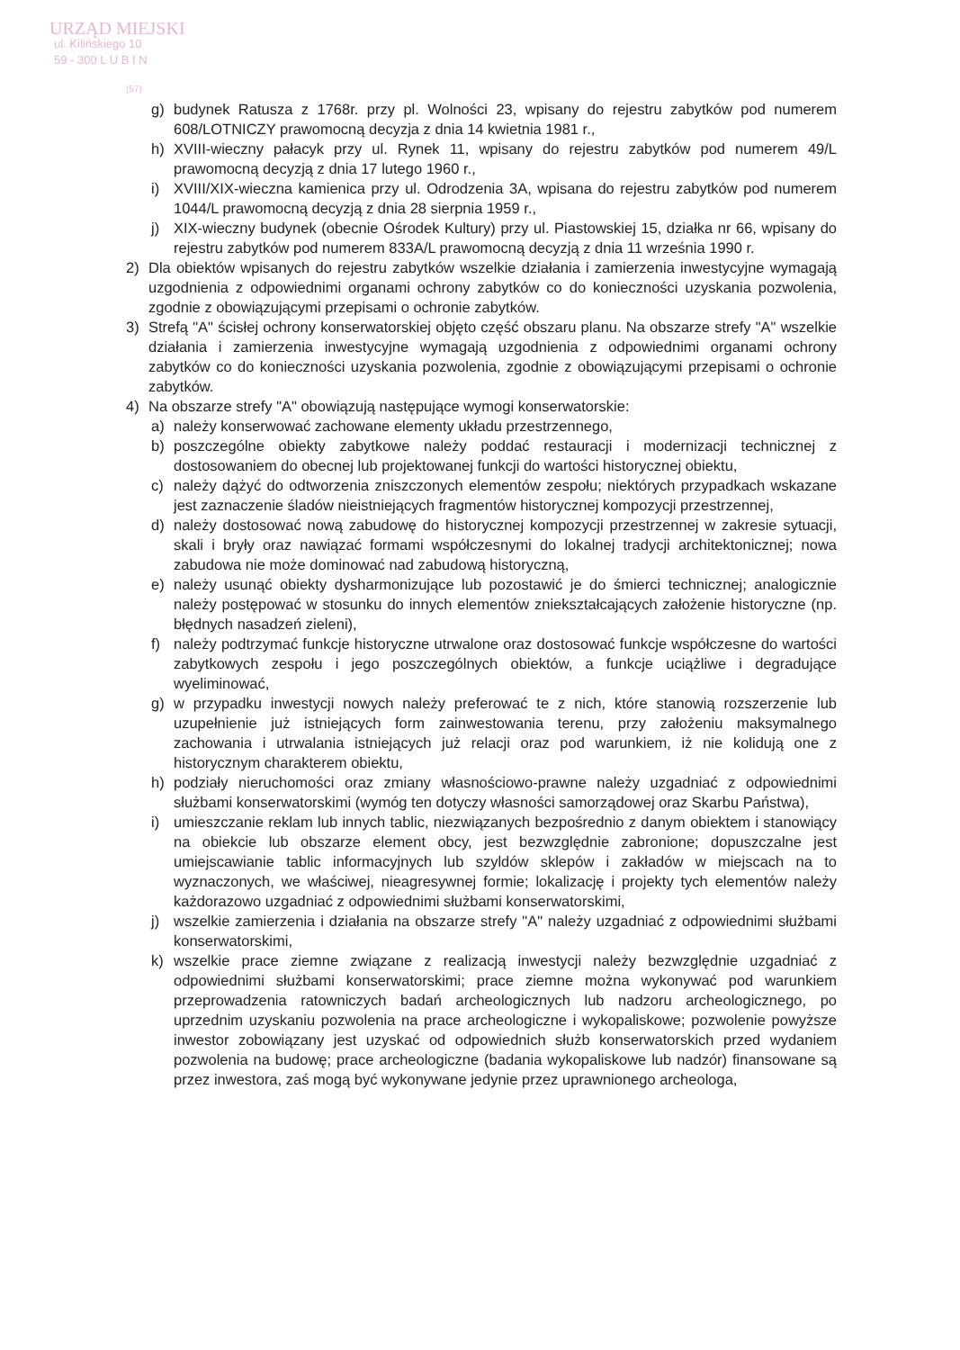URZĄD MIEJSKI
ul. Kilińskiego 10
59 - 300 L U B I N
(57)
g) budynek Ratusza z 1768r. przy pl. Wolności 23, wpisany do rejestru zabytków pod numerem 608/LOTNICZY prawomocną decyzja z dnia 14 kwietnia 1981 r.,
h) XVIII-wieczny pałacyk przy ul. Rynek 11, wpisany do rejestru zabytków pod numerem 49/L prawomocną decyzją z dnia 17 lutego 1960 r.,
i) XVIII/XIX-wieczna kamienica przy ul. Odrodzenia 3A, wpisana do rejestru zabytków pod numerem 1044/L prawomocną decyzją z dnia 28 sierpnia 1959 r.,
j) XIX-wieczny budynek (obecnie Ośrodek Kultury) przy ul. Piastowskiej 15, działka nr 66, wpisany do rejestru zabytków pod numerem 833A/L prawomocną decyzją z dnia 11 września 1990 r.
2) Dla obiektów wpisanych do rejestru zabytków wszelkie działania i zamierzenia inwestycyjne wymagają uzgodnienia z odpowiednimi organami ochrony zabytków co do konieczności uzyskania pozwolenia, zgodnie z obowiązującymi przepisami o ochronie zabytków.
3) Strefą "A" ścisłej ochrony konserwatorskiej objęto część obszaru planu. Na obszarze strefy "A" wszelkie działania i zamierzenia inwestycyjne wymagają uzgodnienia z odpowiednimi organami ochrony zabytków co do konieczności uzyskania pozwolenia, zgodnie z obowiązującymi przepisami o ochronie zabytków.
4) Na obszarze strefy "A" obowiązują następujące wymogi konserwatorskie:
a) należy konserwować zachowane elementy układu przestrzennego,
b) poszczególne obiekty zabytkowe należy poddać restauracji i modernizacji technicznej z dostosowaniem do obecnej lub projektowanej funkcji do wartości historycznej obiektu,
c) należy dążyć do odtworzenia zniszczonych elementów zespołu; niektórych przypadkach wskazane jest zaznaczenie śladów nieistniejących fragmentów historycznej kompozycji przestrzennej,
d) należy dostosować nową zabudowę do historycznej kompozycji przestrzennej w zakresie sytuacji, skali i bryły oraz nawiązać formami współczesnymi do lokalnej tradycji architektonicznej; nowa zabudowa nie może dominować nad zabudową historyczną,
e) należy usunąć obiekty dysharmonizujące lub pozostawić je do śmierci technicznej; analogicznie należy postępować w stosunku do innych elementów zniekształcających założenie historyczne (np. błędnych nasadzeń zieleni),
f) należy podtrzymać funkcje historyczne utrwalone oraz dostosować funkcje współczesne do wartości zabytkowych zespołu i jego poszczególnych obiektów, a funkcje uciążliwe i degradujące wyeliminować,
g) w przypadku inwestycji nowych należy preferować te z nich, które stanowią rozszerzenie lub uzupełnienie już istniejących form zainwestowania terenu, przy założeniu maksymalnego zachowania i utrwalania istniejących już relacji oraz pod warunkiem, iż nie kolidują one z historycznym charakterem obiektu,
h) podziały nieruchomości oraz zmiany własnościowo-prawne należy uzgadniać z odpowiednimi służbami konserwatorskimi (wymóg ten dotyczy własności samorządowej oraz Skarbu Państwa),
i) umieszczanie reklam lub innych tablic, niezwiązanych bezpośrednio z danym obiektem i stanowiący na obiekcie lub obszarze element obcy, jest bezwzględnie zabronione; dopuszczalne jest umiejscawianie tablic informacyjnych lub szyldów sklepów i zakładów w miejscach na to wyznaczonych, we właściwej, nieagresywnej formie; lokalizację i projekty tych elementów należy każdorazowo uzgadniać z odpowiednimi służbami konserwatorskimi,
j) wszelkie zamierzenia i działania na obszarze strefy "A" należy uzgadniać z odpowiednimi służbami konserwatorskimi,
k) wszelkie prace ziemne związane z realizacją inwestycji należy bezwzględnie uzgadniać z odpowiednimi służbami konserwatorskimi; prace ziemne można wykonywać pod warunkiem przeprowadzenia ratowniczych badań archeologicznych lub nadzoru archeologicznego, po uprzednim uzyskaniu pozwolenia na prace archeologiczne i wykopaliskowe; pozwolenie powyższe inwestor zobowiązany jest uzyskać od odpowiednich służb konserwatorskich przed wydaniem pozwolenia na budowę; prace archeologiczne (badania wykopaliskowe lub nadzór) finansowane są przez inwestora, zaś mogą być wykonywane jedynie przez uprawnionego archeologa,